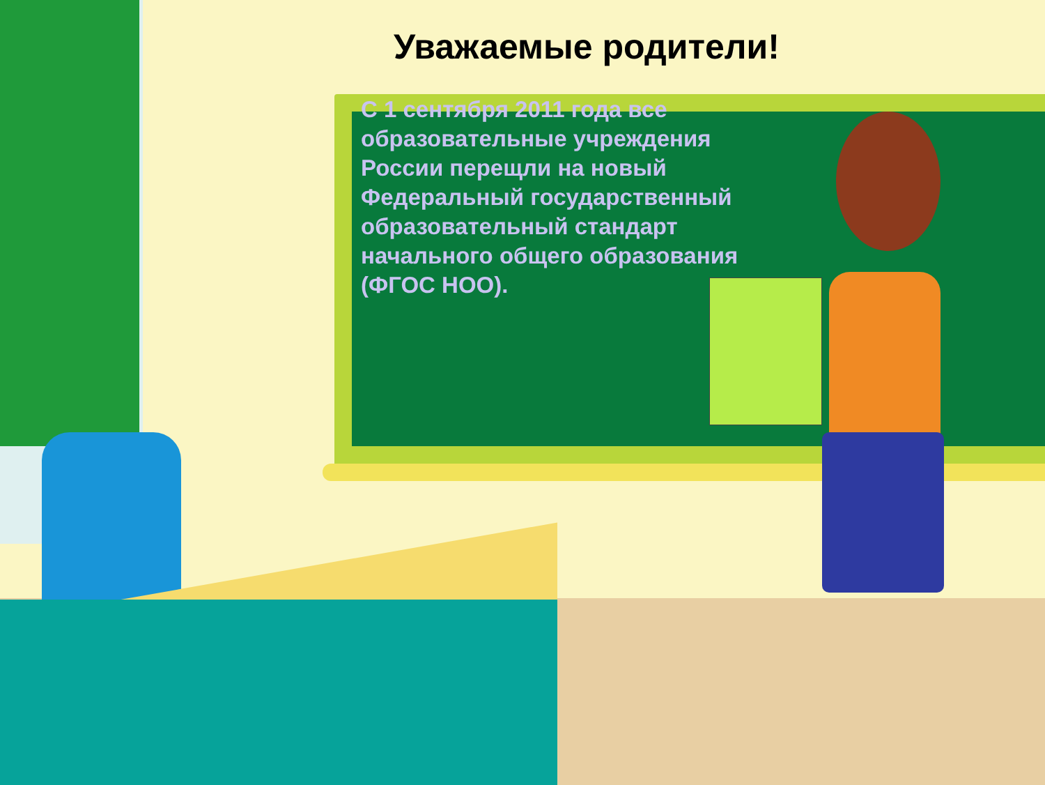Уважаемые родители!
С 1 сентября 2011 года все образовательные учреждения России перещли на новый Федеральный государственный образовательный стандарт начального общего образования (ФГОС НОО).